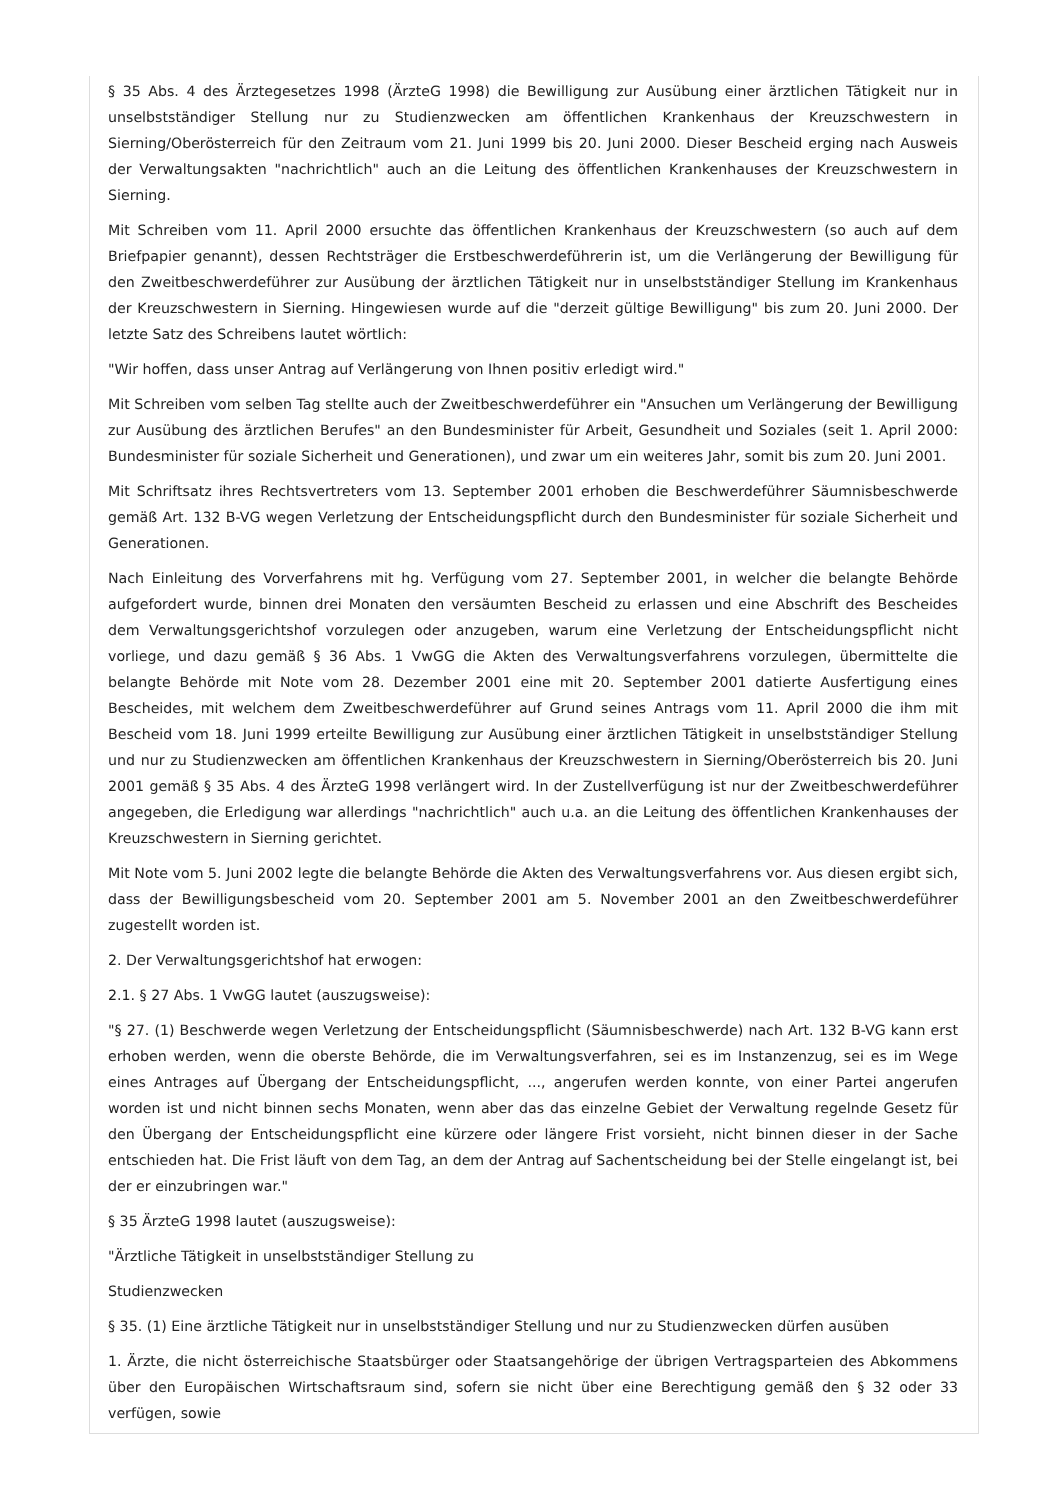§ 35 Abs. 4 des Ärztegesetzes 1998 (ÄrzteG 1998) die Bewilligung zur Ausübung einer ärztlichen Tätigkeit nur in unselbstständiger Stellung nur zu Studienzwecken am öffentlichen Krankenhaus der Kreuzschwestern in Sierning/Oberösterreich für den Zeitraum vom 21. Juni 1999 bis 20. Juni 2000. Dieser Bescheid erging nach Ausweis der Verwaltungsakten "nachrichtlich" auch an die Leitung des öffentlichen Krankenhauses der Kreuzschwestern in Sierning.
Mit Schreiben vom 11. April 2000 ersuchte das öffentlichen Krankenhaus der Kreuzschwestern (so auch auf dem Briefpapier genannt), dessen Rechtsträger die Erstbeschwerdeführerin ist, um die Verlängerung der Bewilligung für den Zweitbeschwerdeführer zur Ausübung der ärztlichen Tätigkeit nur in unselbstständiger Stellung im Krankenhaus der Kreuzschwestern in Sierning. Hingewiesen wurde auf die "derzeit gültige Bewilligung" bis zum 20. Juni 2000. Der letzte Satz des Schreibens lautet wörtlich:
"Wir hoffen, dass unser Antrag auf Verlängerung von Ihnen positiv erledigt wird."
Mit Schreiben vom selben Tag stellte auch der Zweitbeschwerdeführer ein "Ansuchen um Verlängerung der Bewilligung zur Ausübung des ärztlichen Berufes" an den Bundesminister für Arbeit, Gesundheit und Soziales (seit 1. April 2000: Bundesminister für soziale Sicherheit und Generationen), und zwar um ein weiteres Jahr, somit bis zum 20. Juni 2001.
Mit Schriftsatz ihres Rechtsvertreters vom 13. September 2001 erhoben die Beschwerdeführer Säumnisbeschwerde gemäß Art. 132 B-VG wegen Verletzung der Entscheidungspflicht durch den Bundesminister für soziale Sicherheit und Generationen.
Nach Einleitung des Vorverfahrens mit hg. Verfügung vom 27. September 2001, in welcher die belangte Behörde aufgefordert wurde, binnen drei Monaten den versäumten Bescheid zu erlassen und eine Abschrift des Bescheides dem Verwaltungsgerichtshof vorzulegen oder anzugeben, warum eine Verletzung der Entscheidungspflicht nicht vorliege, und dazu gemäß § 36 Abs. 1 VwGG die Akten des Verwaltungsverfahrens vorzulegen, übermittelte die belangte Behörde mit Note vom 28. Dezember 2001 eine mit 20. September 2001 datierte Ausfertigung eines Bescheides, mit welchem dem Zweitbeschwerdeführer auf Grund seines Antrags vom 11. April 2000 die ihm mit Bescheid vom 18. Juni 1999 erteilte Bewilligung zur Ausübung einer ärztlichen Tätigkeit in unselbstständiger Stellung und nur zu Studienzwecken am öffentlichen Krankenhaus der Kreuzschwestern in Sierning/Oberösterreich bis 20. Juni 2001 gemäß § 35 Abs. 4 des ÄrzteG 1998 verlängert wird. In der Zustellverfügung ist nur der Zweitbeschwerdeführer angegeben, die Erledigung war allerdings "nachrichtlich" auch u.a. an die Leitung des öffentlichen Krankenhauses der Kreuzschwestern in Sierning gerichtet.
Mit Note vom 5. Juni 2002 legte die belangte Behörde die Akten des Verwaltungsverfahrens vor. Aus diesen ergibt sich, dass der Bewilligungsbescheid vom 20. September 2001 am 5. November 2001 an den Zweitbeschwerdeführer zugestellt worden ist.
2. Der Verwaltungsgerichtshof hat erwogen:
2.1. § 27 Abs. 1 VwGG lautet (auszugsweise):
"§ 27. (1) Beschwerde wegen Verletzung der Entscheidungspflicht (Säumnisbeschwerde) nach Art. 132 B-VG kann erst erhoben werden, wenn die oberste Behörde, die im Verwaltungsverfahren, sei es im Instanzenzug, sei es im Wege eines Antrages auf Übergang der Entscheidungspflicht, ..., angerufen werden konnte, von einer Partei angerufen worden ist und nicht binnen sechs Monaten, wenn aber das das einzelne Gebiet der Verwaltung regelnde Gesetz für den Übergang der Entscheidungspflicht eine kürzere oder längere Frist vorsieht, nicht binnen dieser in der Sache entschieden hat. Die Frist läuft von dem Tag, an dem der Antrag auf Sachentscheidung bei der Stelle eingelangt ist, bei der er einzubringen war."
§ 35 ÄrzteG 1998 lautet (auszugsweise):
"Ärztliche Tätigkeit in unselbstständiger Stellung zu
Studienzwecken
§ 35. (1) Eine ärztliche Tätigkeit nur in unselbstständiger Stellung und nur zu Studienzwecken dürfen ausüben
1. Ärzte, die nicht österreichische Staatsbürger oder Staatsangehörige der übrigen Vertragsparteien des Abkommens über den Europäischen Wirtschaftsraum sind, sofern sie nicht über eine Berechtigung gemäß den § 32 oder 33 verfügen, sowie